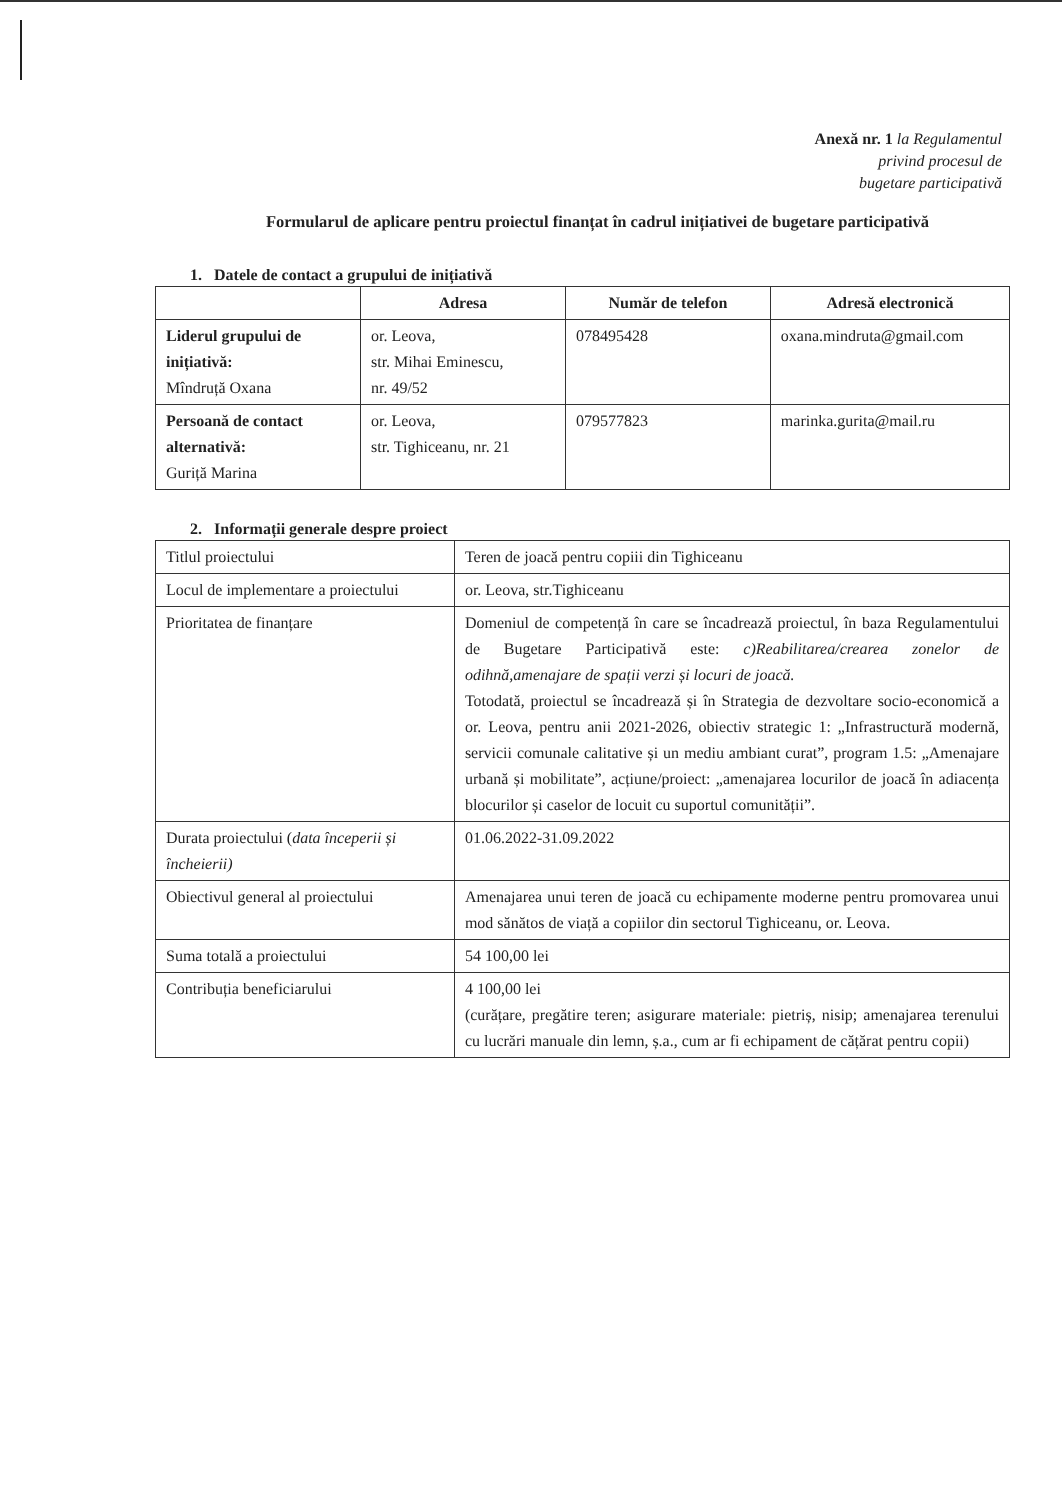Anexă nr. 1 la Regulamentul
privind procesul de
bugetare participativă
Formularul de aplicare pentru proiectul finanțat în cadrul inițiativei de bugetare participativă
1. Datele de contact a grupului de inițiativă
| | Adresa | Număr de telefon | Adresă electronică |
| --- | --- | --- | --- |
| Liderul grupului de inițiativă: Mîndruță Oxana | or. Leova, str. Mihai Eminescu, nr. 49/52 | 078495428 | oxana.mindruta@gmail.com |
| Persoană de contact alternativă: Guriță Marina | or. Leova, str. Tighiceanu, nr. 21 | 079577823 | marinka.gurita@mail.ru |
2. Informații generale despre proiect
| Titlul proiectului | Teren de joacă pentru copiii din Tighiceanu |
| Locul de implementare a proiectului | or. Leova, str.Tighiceanu |
| Prioritatea de finanțare | Domeniul de competență în care se încadrează proiectul, în baza Regulamentului de Bugetare Participativă este: c)Reabilitarea/crearea zonelor de odihnă,amenajare de spații verzi și locuri de joacă. Totodată, proiectul se încadrează și în Strategia de dezvoltare socio-economică a or. Leova, pentru anii 2021-2026, obiectiv strategic 1: „Infrastructură modernă, servicii comunale calitative și un mediu ambiant curat”, program 1.5: „Amenajare urbană și mobilitate”, acțiune/proiect: „amenajarea locurilor de joacă în adiacența blocurilor și caselor de locuit cu suportul comunității”. |
| Durata proiectului ( data începerii și încheierii) | 01.06.2022-31.09.2022 |
| Obiectivul general al proiectului | Amenajarea unui teren de joacă cu echipamente moderne pentru promovarea unui mod sănătos de viață a copiilor din sectorul Tighiceanu, or. Leova. |
| Suma totală a proiectului | 54 100,00 lei |
| Contribuția beneficiarului | 4 100,00 lei (curățare, pregătire teren; asigurare materiale: pietriș, nisip; amenajarea terenului cu lucrări manuale din lemn, ș.a., cum ar fi echipament de cățărat pentru copii) |